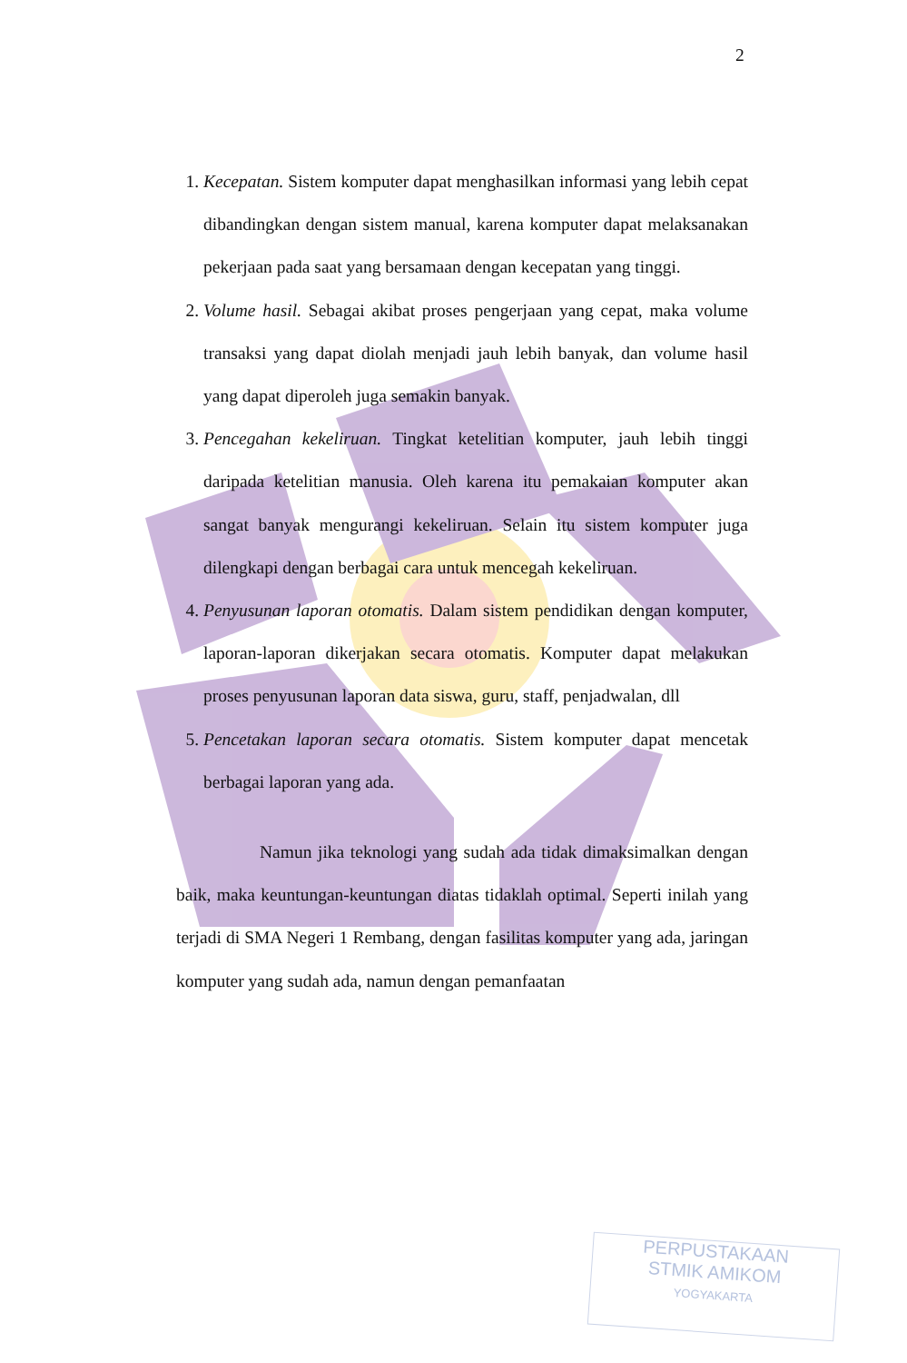2
1. Kecepatan. Sistem komputer dapat menghasilkan informasi yang lebih cepat dibandingkan dengan sistem manual, karena komputer dapat melaksanakan pekerjaan pada saat yang bersamaan dengan kecepatan yang tinggi.
2. Volume hasil. Sebagai akibat proses pengerjaan yang cepat, maka volume transaksi yang dapat diolah menjadi jauh lebih banyak, dan volume hasil yang dapat diperoleh juga semakin banyak.
3. Pencegahan kekeliruan. Tingkat ketelitian komputer, jauh lebih tinggi daripada ketelitian manusia. Oleh karena itu pemakaian komputer akan sangat banyak mengurangi kekeliruan. Selain itu sistem komputer juga dilengkapi dengan berbagai cara untuk mencegah kekeliruan.
4. Penyusunan laporan otomatis. Dalam sistem pendidikan dengan komputer, laporan-laporan dikerjakan secara otomatis. Komputer dapat melakukan proses penyusunan laporan data siswa, guru, staff, penjadwalan, dll
5. Pencetakan laporan secara otomatis. Sistem komputer dapat mencetak berbagai laporan yang ada.
Namun jika teknologi yang sudah ada tidak dimaksimalkan dengan baik, maka keuntungan-keuntungan diatas tidaklah optimal. Seperti inilah yang terjadi di SMA Negeri 1 Rembang, dengan fasilitas komputer yang ada, jaringan komputer yang sudah ada, namun dengan pemanfaatan
PERPUSTAKAAN
STMIK AMIKOM
YOGYAKARTA